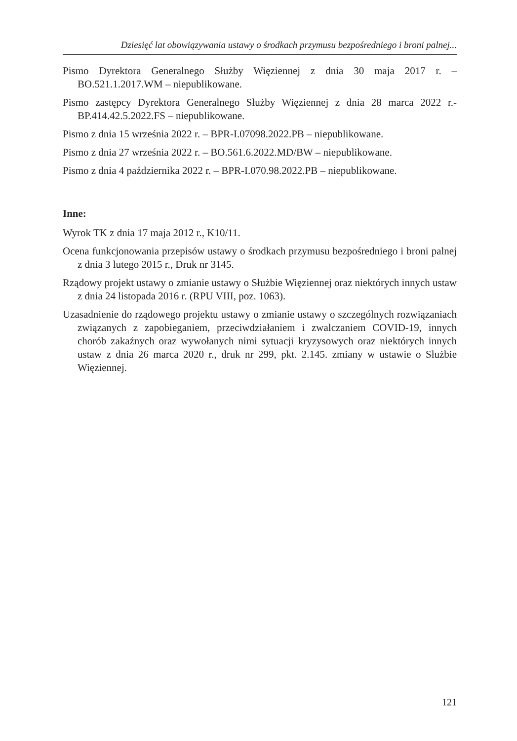Dziesięć lat obowiązywania ustawy o środkach przymusu bezpośredniego i broni palnej...
Pismo Dyrektora Generalnego Służby Więziennej z dnia 30 maja 2017 r. – BO.521.1.2017.WM – niepublikowane.
Pismo zastępcy Dyrektora Generalnego Służby Więziennej z dnia 28 marca 2022 r.- BP.414.42.5.2022.FS – niepublikowane.
Pismo z dnia 15 września 2022 r. – BPR-I.07098.2022.PB – niepublikowane.
Pismo z dnia 27 września 2022 r. – BO.561.6.2022.MD/BW – niepublikowane.
Pismo z dnia 4 października 2022 r. – BPR-I.070.98.2022.PB – niepublikowane.
Inne:
Wyrok TK z dnia 17 maja 2012 r., K10/11.
Ocena funkcjonowania przepisów ustawy o środkach przymusu bezpośredniego i broni palnej z dnia 3 lutego 2015 r., Druk nr 3145.
Rządowy projekt ustawy o zmianie ustawy o Służbie Więziennej oraz niektórych innych ustaw z dnia 24 listopada 2016 r. (RPU VIII, poz. 1063).
Uzasadnienie do rządowego projektu ustawy o zmianie ustawy o szczególnych rozwiązaniach związanych z zapobieganiem, przeciwdziałaniem i zwalczaniem COVID-19, innych chorób zakaźnych oraz wywołanych nimi sytuacji kryzysowych oraz niektórych innych ustaw z dnia 26 marca 2020 r., druk nr 299, pkt. 2.145. zmiany w ustawie o Służbie Więziennej.
121